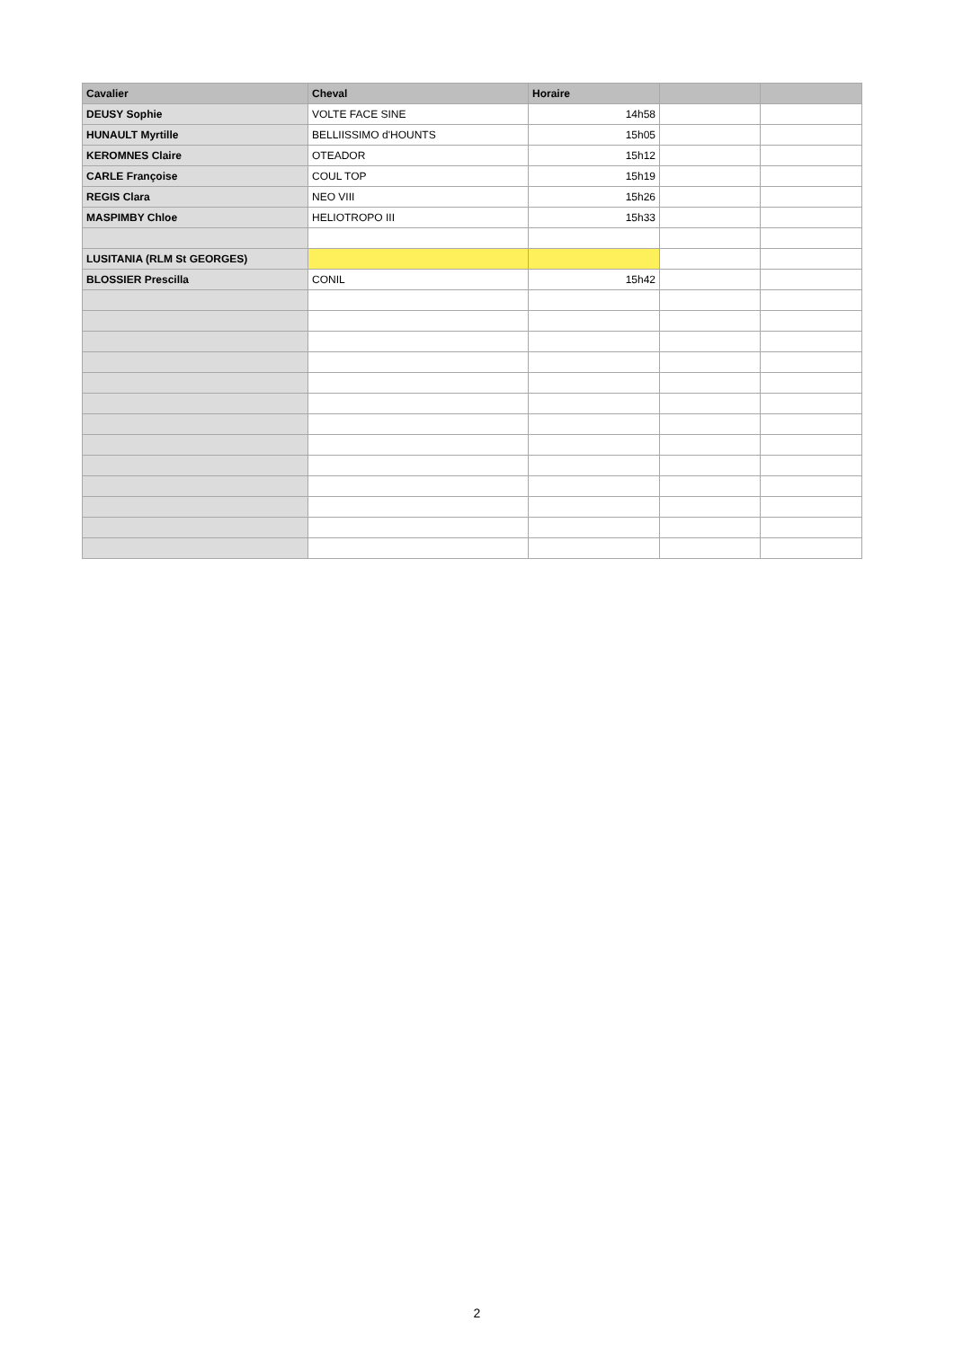| Cavalier | Cheval | Horaire | | |
| --- | --- | --- | --- | --- |
| DEUSY Sophie | VOLTE FACE SINE | 14h58 | | |
| HUNAULT Myrtille | BELLIISSIMO d'HOUNTS | 15h05 | | |
| KEROMNES Claire | OTEADOR | 15h12 | | |
| CARLE Françoise | COUL TOP | 15h19 | | |
| REGIS Clara | NEO VIII | 15h26 | | |
| MASPIMBY Chloe | HELIOTROPO III | 15h33 | | |
| LUSITANIA (RLM St GEORGES) | | | | |
| BLOSSIER Prescilla | CONIL | 15h42 | | |
2